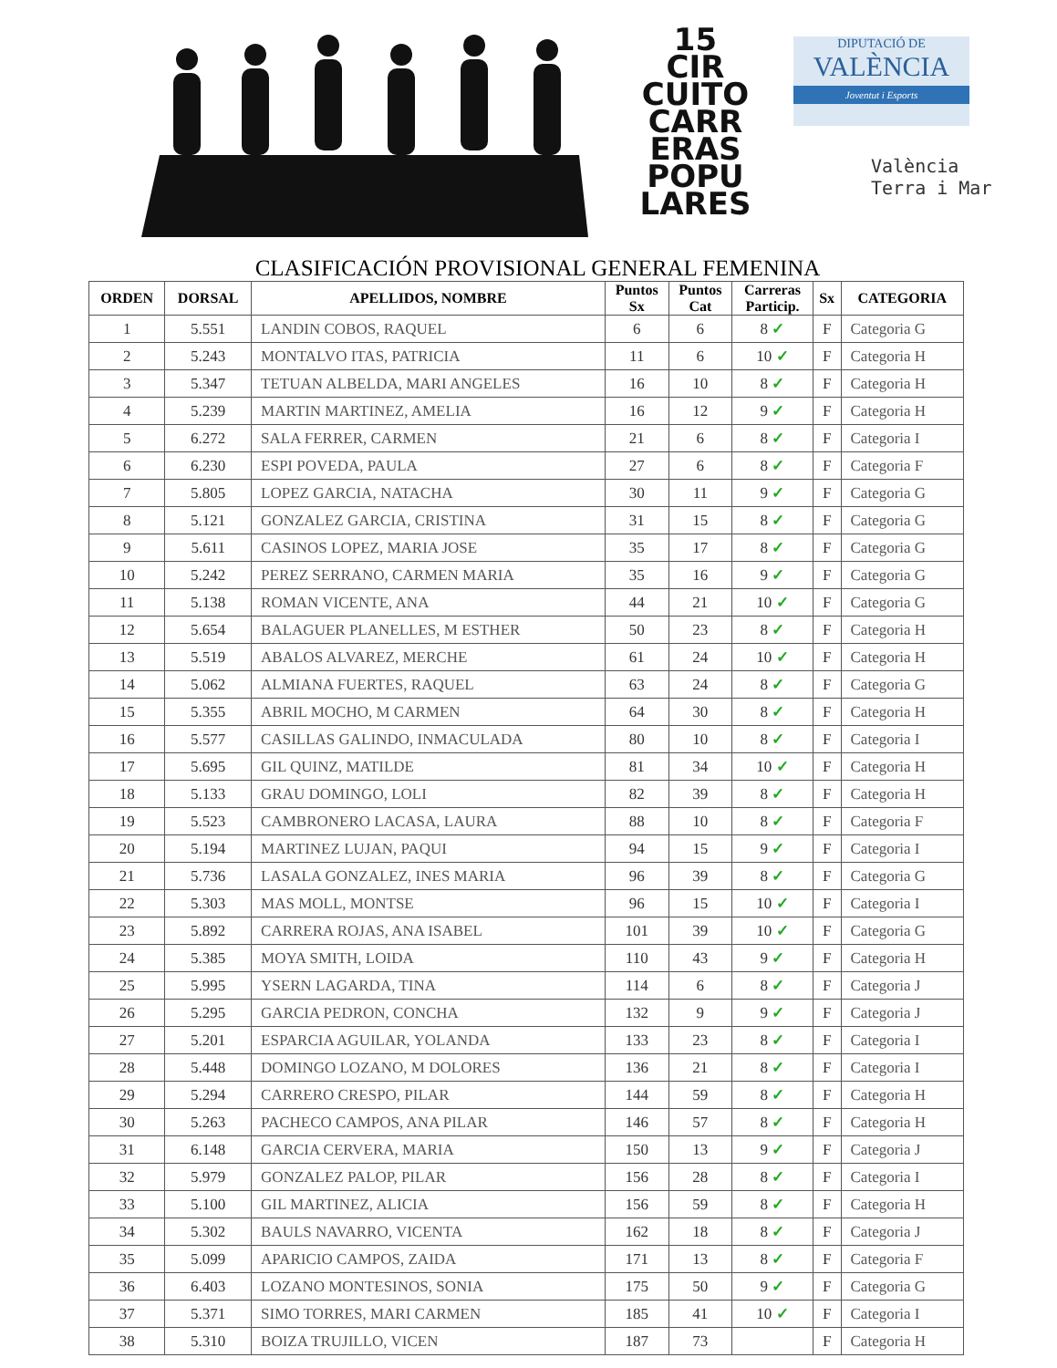15
CIR
CUITO
CARR
ERAS
POPU
LARES
DIPUTACIÓ DE
VALÈNCIA
Joventut i Esports
València
Terra i Mar
CLASIFICACIÓN PROVISIONAL GENERAL FEMENINA
| ORDEN | DORSAL | APELLIDOS, NOMBRE | Puntos Sx | Puntos Cat | Carreras Particip. | Sx | CATEGORIA |
| --- | --- | --- | --- | --- | --- | --- | --- |
| 1 | 5.551 | LANDIN COBOS, RAQUEL | 6 | 6 | 8 ✓ | F | Categoria G |
| 2 | 5.243 | MONTALVO ITAS, PATRICIA | 11 | 6 | 10 ✓ | F | Categoria H |
| 3 | 5.347 | TETUAN ALBELDA, MARI ANGELES | 16 | 10 | 8 ✓ | F | Categoria H |
| 4 | 5.239 | MARTIN MARTINEZ, AMELIA | 16 | 12 | 9 ✓ | F | Categoria H |
| 5 | 6.272 | SALA FERRER, CARMEN | 21 | 6 | 8 ✓ | F | Categoria I |
| 6 | 6.230 | ESPI POVEDA, PAULA | 27 | 6 | 8 ✓ | F | Categoria F |
| 7 | 5.805 | LOPEZ GARCIA, NATACHA | 30 | 11 | 9 ✓ | F | Categoria G |
| 8 | 5.121 | GONZALEZ GARCIA, CRISTINA | 31 | 15 | 8 ✓ | F | Categoria G |
| 9 | 5.611 | CASINOS LOPEZ, MARIA JOSE | 35 | 17 | 8 ✓ | F | Categoria G |
| 10 | 5.242 | PEREZ SERRANO, CARMEN MARIA | 35 | 16 | 9 ✓ | F | Categoria G |
| 11 | 5.138 | ROMAN VICENTE, ANA | 44 | 21 | 10 ✓ | F | Categoria G |
| 12 | 5.654 | BALAGUER PLANELLES, M ESTHER | 50 | 23 | 8 ✓ | F | Categoria H |
| 13 | 5.519 | ABALOS ALVAREZ, MERCHE | 61 | 24 | 10 ✓ | F | Categoria H |
| 14 | 5.062 | ALMIANA FUERTES, RAQUEL | 63 | 24 | 8 ✓ | F | Categoria G |
| 15 | 5.355 | ABRIL MOCHO, M CARMEN | 64 | 30 | 8 ✓ | F | Categoria H |
| 16 | 5.577 | CASILLAS GALINDO, INMACULADA | 80 | 10 | 8 ✓ | F | Categoria I |
| 17 | 5.695 | GIL QUINZ, MATILDE | 81 | 34 | 10 ✓ | F | Categoria H |
| 18 | 5.133 | GRAU DOMINGO, LOLI | 82 | 39 | 8 ✓ | F | Categoria H |
| 19 | 5.523 | CAMBRONERO LACASA, LAURA | 88 | 10 | 8 ✓ | F | Categoria F |
| 20 | 5.194 | MARTINEZ LUJAN, PAQUI | 94 | 15 | 9 ✓ | F | Categoria I |
| 21 | 5.736 | LASALA GONZALEZ, INES MARIA | 96 | 39 | 8 ✓ | F | Categoria G |
| 22 | 5.303 | MAS MOLL, MONTSE | 96 | 15 | 10 ✓ | F | Categoria I |
| 23 | 5.892 | CARRERA ROJAS, ANA ISABEL | 101 | 39 | 10 ✓ | F | Categoria G |
| 24 | 5.385 | MOYA SMITH, LOIDA | 110 | 43 | 9 ✓ | F | Categoria H |
| 25 | 5.995 | YSERN LAGARDA, TINA | 114 | 6 | 8 ✓ | F | Categoria J |
| 26 | 5.295 | GARCIA PEDRON, CONCHA | 132 | 9 | 9 ✓ | F | Categoria J |
| 27 | 5.201 | ESPARCIA AGUILAR, YOLANDA | 133 | 23 | 8 ✓ | F | Categoria I |
| 28 | 5.448 | DOMINGO LOZANO, M DOLORES | 136 | 21 | 8 ✓ | F | Categoria I |
| 29 | 5.294 | CARRERO CRESPO, PILAR | 144 | 59 | 8 ✓ | F | Categoria H |
| 30 | 5.263 | PACHECO CAMPOS, ANA PILAR | 146 | 57 | 8 ✓ | F | Categoria H |
| 31 | 6.148 | GARCIA CERVERA, MARIA | 150 | 13 | 9 ✓ | F | Categoria J |
| 32 | 5.979 | GONZALEZ PALOP, PILAR | 156 | 28 | 8 ✓ | F | Categoria I |
| 33 | 5.100 | GIL MARTINEZ, ALICIA | 156 | 59 | 8 ✓ | F | Categoria H |
| 34 | 5.302 | BAULS NAVARRO, VICENTA | 162 | 18 | 8 ✓ | F | Categoria J |
| 35 | 5.099 | APARICIO CAMPOS, ZAIDA | 171 | 13 | 8 ✓ | F | Categoria F |
| 36 | 6.403 | LOZANO MONTESINOS, SONIA | 175 | 50 | 9 ✓ | F | Categoria G |
| 37 | 5.371 | SIMO TORRES, MARI CARMEN | 185 | 41 | 10 ✓ | F | Categoria I |
| 38 | 5.310 | BOIZA TRUJILLO, VICEN | 187 | 73 | | F | Categoria H |